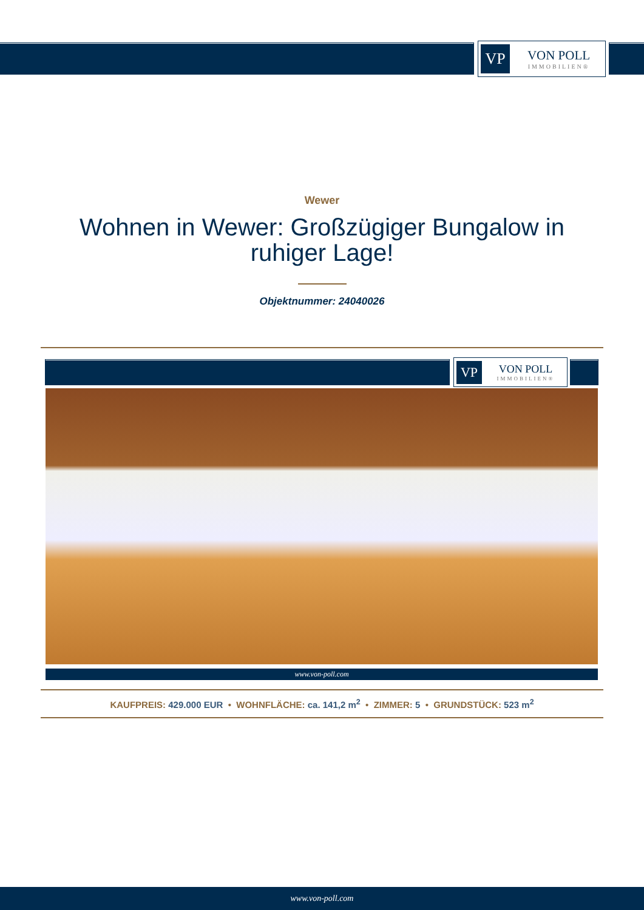VP
VON POLL
IMMOBILIEN®
Wewer
Wohnen in Wewer: Großzügiger Bungalow in ruhiger Lage!
Objektnummer: 24040026
VP
VON POLL
IMMOBILIEN®
www.von-poll.com
KAUFPREIS: 429.000 EUR • WOHNFLÄCHE: ca. 141,2 m<sup>2</sup> • ZIMMER: 5 • GRUNDSTÜCK: 523 m<sup>2</sup>
www.von-poll.com